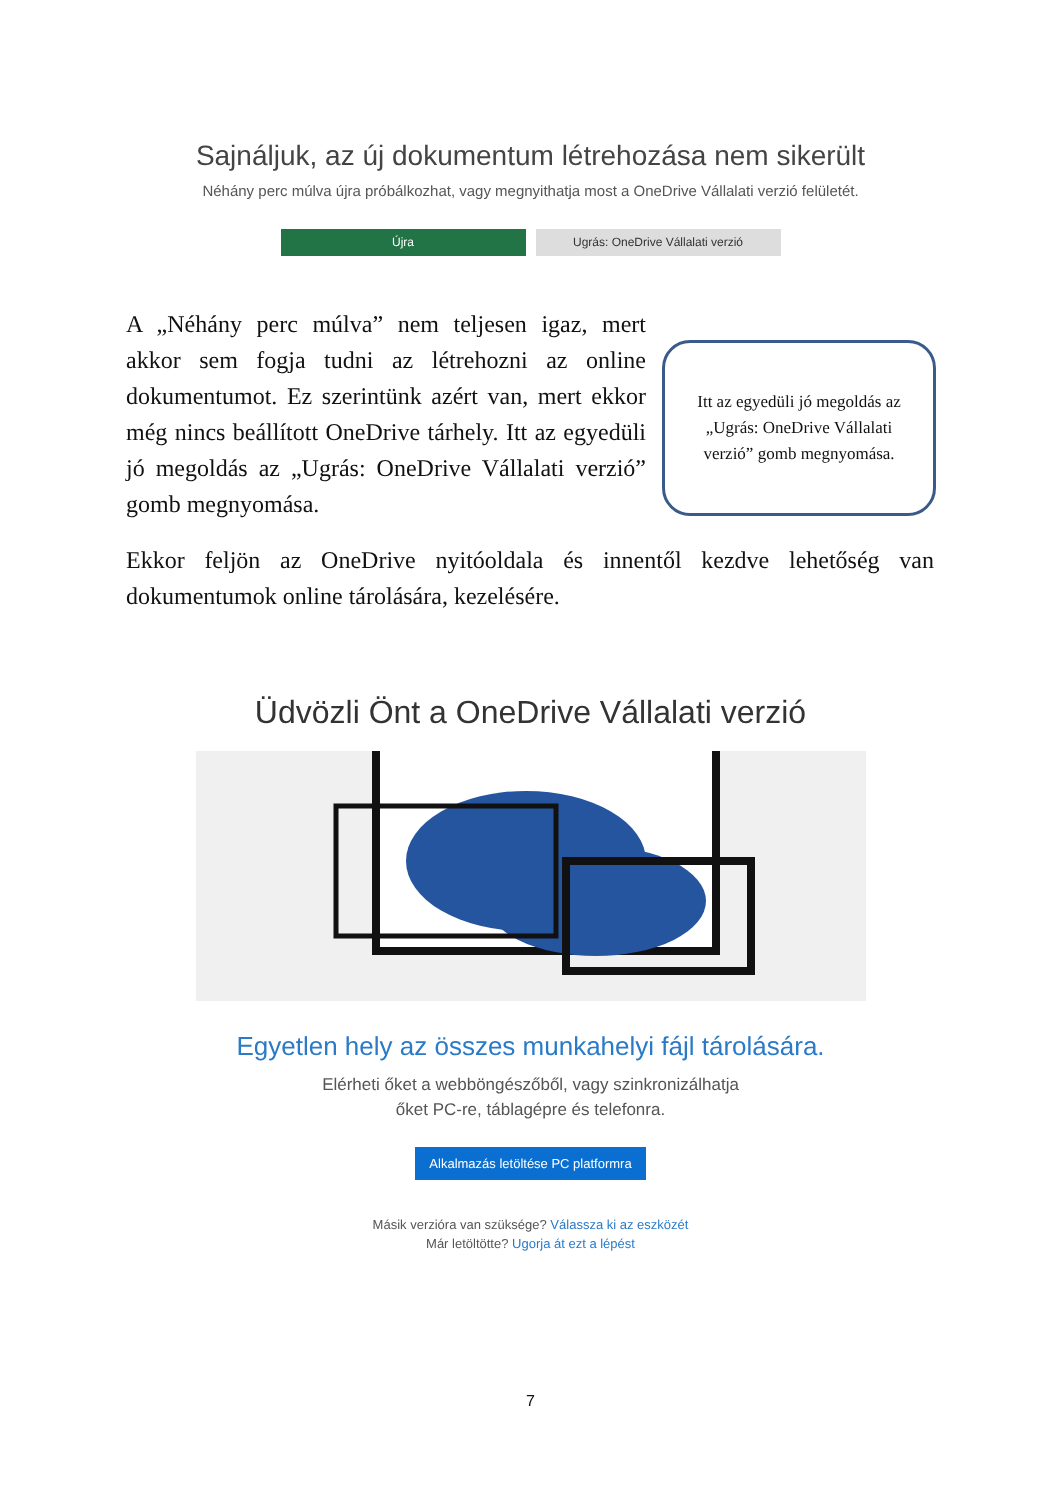Sajnáljuk, az új dokumentum létrehozása nem sikerült
Néhány perc múlva újra próbálkozhat, vagy megnyithatja most a OneDrive Vállalati verzió felületét.
Újra Ugrás: OneDrive Vállalati verzió
A „Néhány perc múlva” nem teljesen igaz, mert akkor sem fogja tudni az létrehozni az online dokumentumot. Ez szerintünk azért van, mert ekkor még nincs beállított OneDrive tárhely. Itt az egyedüli jó megoldás az „Ugrás: OneDrive Vállalati verzió” gomb megnyomása.
Itt az egyedüli jó megoldás az
„Ugrás: OneDrive Vállalati
verzió” gomb megnyomása.
Ekkor feljön az OneDrive nyitóoldala és innentől kezdve lehetőség van dokumentumok online tárolására, kezelésére.
Üdvözli Önt a OneDrive Vállalati verzió
Egyetlen hely az összes munkahelyi fájl tárolására.
Elérheti őket a webböngészőből, vagy szinkronizálhatja
őket PC-re, táblagépre és telefonra.
Alkalmazás letöltése PC platformra
Másik verzióra van szüksége? Válassza ki az eszközét
Már letöltötte? Ugorja át ezt a lépést
7